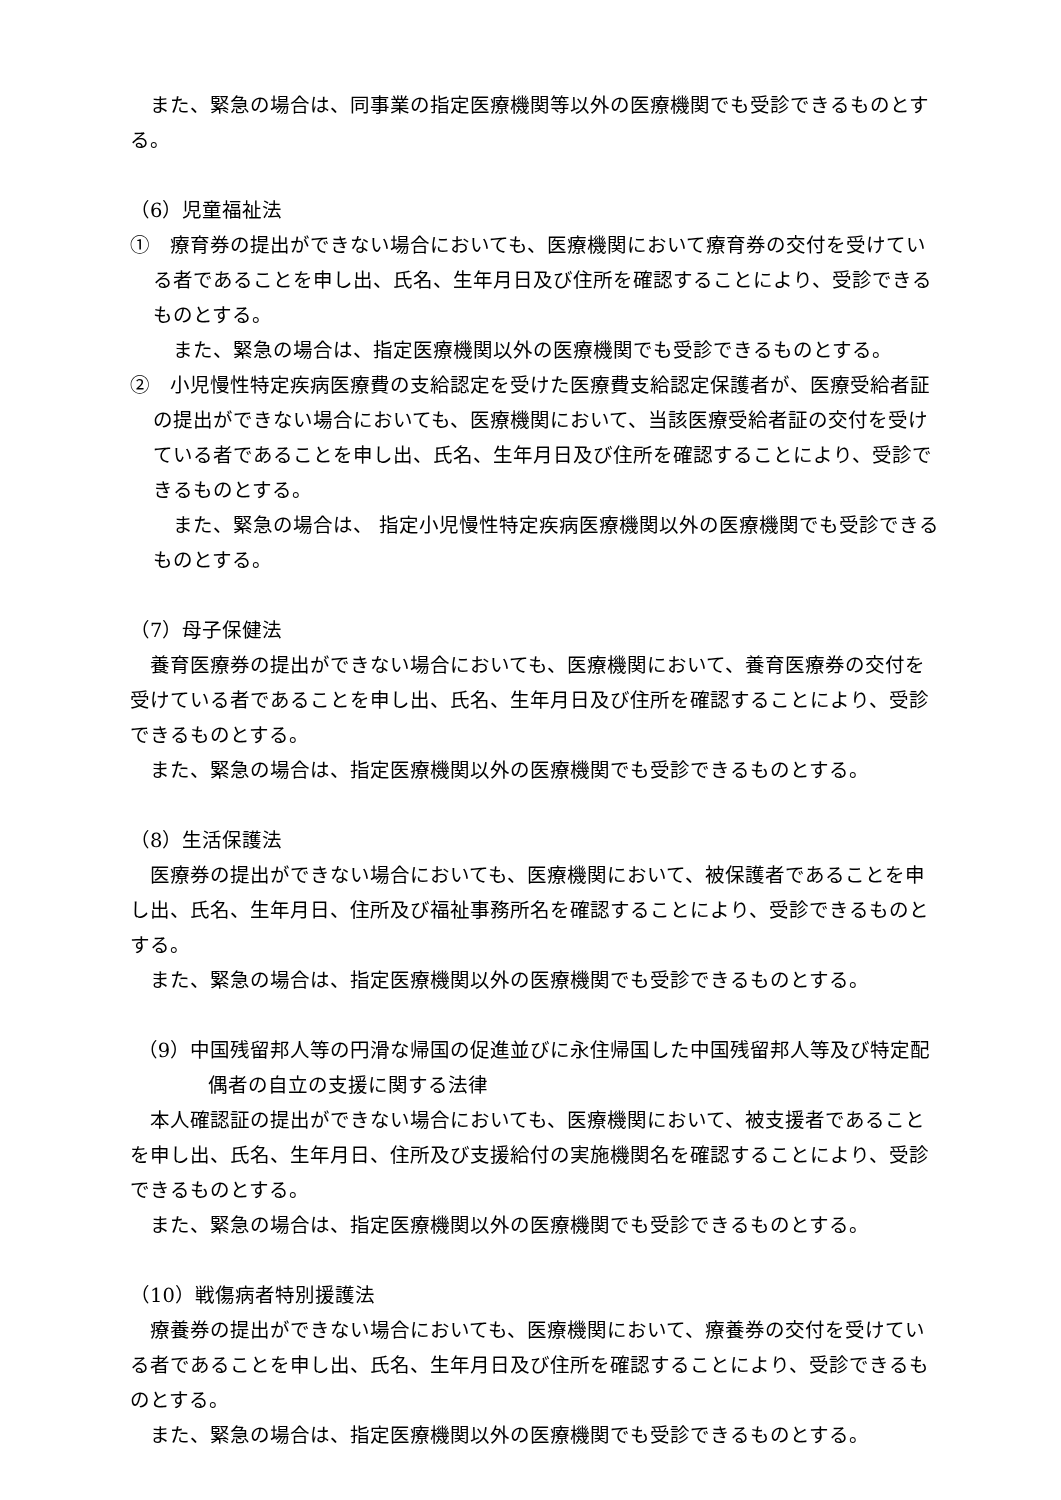また、緊急の場合は、同事業の指定医療機関等以外の医療機関でも受診できるものとする。
（6）児童福祉法
①　療育券の提出ができない場合においても、医療機関において療育券の交付を受けている者であることを申し出、氏名、生年月日及び住所を確認することにより、受診できるものとする。
また、緊急の場合は、指定医療機関以外の医療機関でも受診できるものとする。
②　小児慢性特定疾病医療費の支給認定を受けた医療費支給認定保護者が、医療受給者証の提出ができない場合においても、医療機関において、当該医療受給者証の交付を受けている者であることを申し出、氏名、生年月日及び住所を確認することにより、受診できるものとする。
また、緊急の場合は、 指定小児慢性特定疾病医療機関以外の医療機関でも受診できるものとする。
（7）母子保健法
養育医療券の提出ができない場合においても、医療機関において、養育医療券の交付を受けている者であることを申し出、氏名、生年月日及び住所を確認することにより、受診できるものとする。
また、緊急の場合は、指定医療機関以外の医療機関でも受診できるものとする。
（8）生活保護法
医療券の提出ができない場合においても、医療機関において、被保護者であることを申し出、氏名、生年月日、住所及び福祉事務所名を確認することにより、受診できるものとする。
また、緊急の場合は、指定医療機関以外の医療機関でも受診できるものとする。
（9）中国残留邦人等の円滑な帰国の促進並びに永住帰国した中国残留邦人等及び特定配偶者の自立の支援に関する法律
本人確認証の提出ができない場合においても、医療機関において、被支援者であることを申し出、氏名、生年月日、住所及び支援給付の実施機関名を確認することにより、受診できるものとする。
また、緊急の場合は、指定医療機関以外の医療機関でも受診できるものとする。
（10）戦傷病者特別援護法
療養券の提出ができない場合においても、医療機関において、療養券の交付を受けている者であることを申し出、氏名、生年月日及び住所を確認することにより、受診できるものとする。
また、緊急の場合は、指定医療機関以外の医療機関でも受診できるものとする。